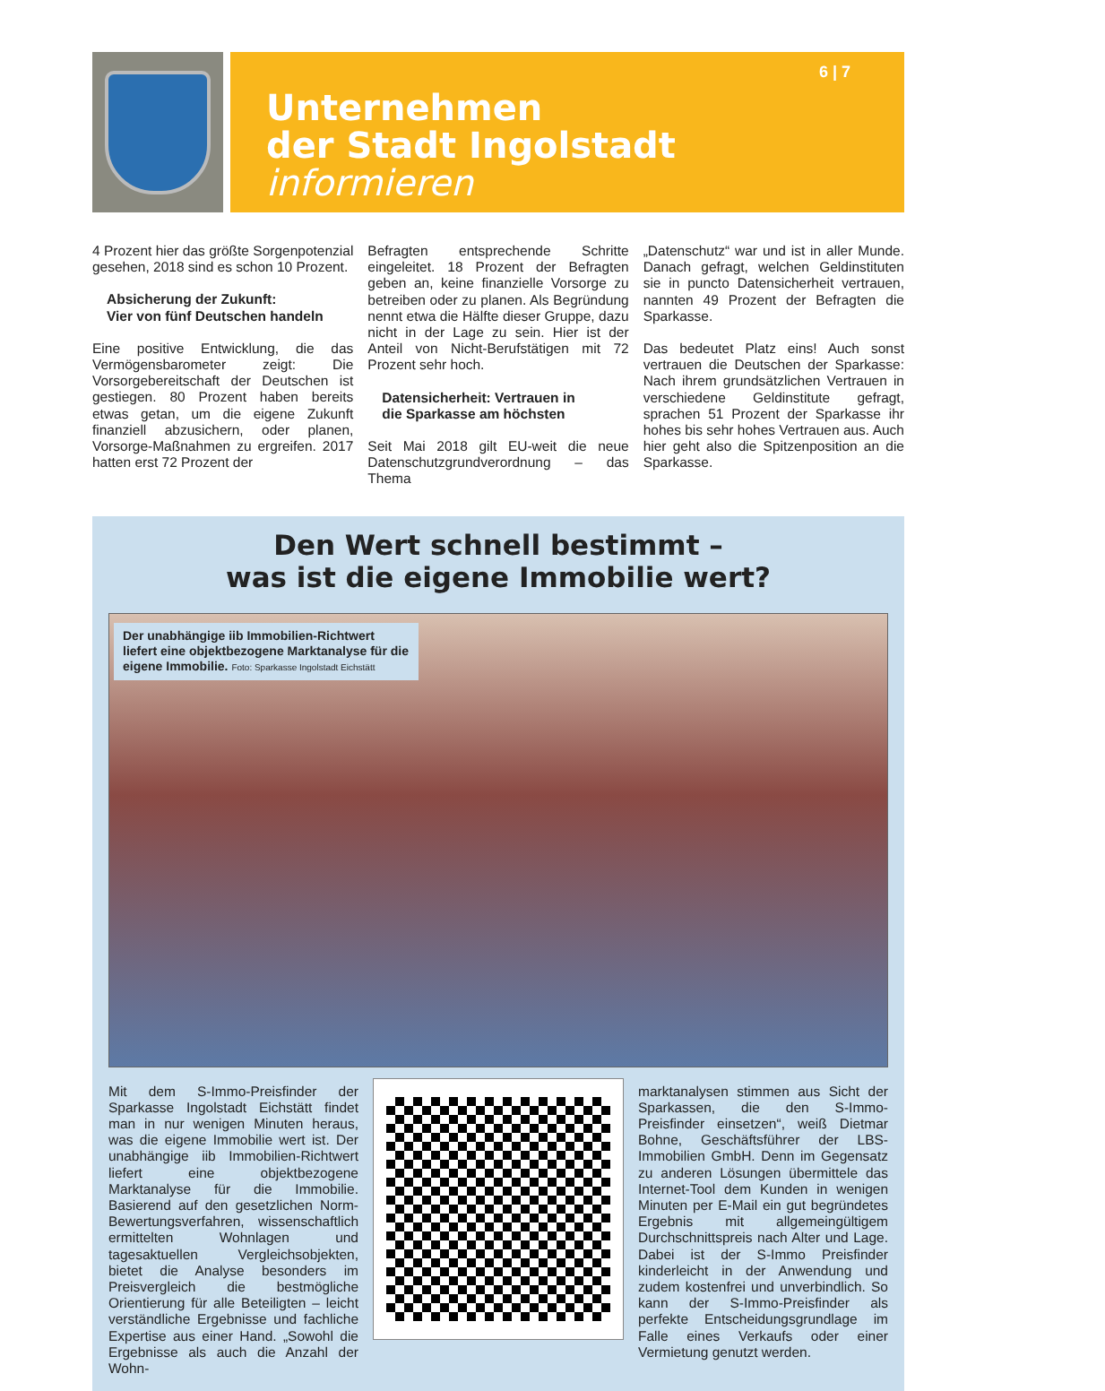6 | 7
Unternehmen
der Stadt Ingolstadt informieren
4 Prozent hier das größte Sorgenpotenzial gesehen, 2018 sind es schon 10 Prozent.
Absicherung der Zukunft:
Vier von fünf Deutschen handeln
Eine positive Entwicklung, die das Vermögensbarometer zeigt: Die Vorsorgebereitschaft der Deutschen ist gestiegen. 80 Prozent haben bereits etwas getan, um die eigene Zukunft finanziell abzusichern, oder planen, Vorsorge-Maßnahmen zu ergreifen. 2017 hatten erst 72 Prozent der
Befragten entsprechende Schritte eingeleitet. 18 Prozent der Befragten geben an, keine finanzielle Vorsorge zu betreiben oder zu planen. Als Begründung nennt etwa die Hälfte dieser Gruppe, dazu nicht in der Lage zu sein. Hier ist der Anteil von Nicht-Berufstätigen mit 72 Prozent sehr hoch.
Datensicherheit: Vertrauen in
die Sparkasse am höchsten
Seit Mai 2018 gilt EU-weit die neue Datenschutzgrundverordnung – das Thema
„Datenschutz“ war und ist in aller Munde. Danach gefragt, welchen Geldinstituten sie in puncto Datensicherheit vertrauen, nannten 49 Prozent der Befragten die Sparkasse.
Das bedeutet Platz eins! Auch sonst vertrauen die Deutschen der Sparkasse: Nach ihrem grundsätzlichen Vertrauen in verschiedene Geldinstitute gefragt, sprachen 51 Prozent der Sparkasse ihr hohes bis sehr hohes Vertrauen aus. Auch hier geht also die Spitzenposition an die Sparkasse.
Den Wert schnell bestimmt –
was ist die eigene Immobilie wert?
Der unabhängige iib Immobilien-Richtwert liefert eine objektbezogene Marktanalyse für die eigene Immobilie. Foto: Sparkasse Ingolstadt Eichstätt
Mit dem S-Immo-Preisfinder der Sparkasse Ingolstadt Eichstätt findet man in nur wenigen Minuten heraus, was die eigene Immobilie wert ist. Der unabhängige iib Immobilien-Richtwert liefert eine objektbezogene Marktanalyse für die Immobilie. Basierend auf den gesetzlichen Norm-Bewertungsverfahren, wissenschaftlich ermittelten Wohnlagen und tagesaktuellen Vergleichsobjekten, bietet die Analyse besonders im Preisvergleich die bestmögliche Orientierung für alle Beteiligten – leicht verständliche Ergebnisse und fachliche Expertise aus einer Hand. „Sowohl die Ergebnisse als auch die Anzahl der Wohn-
marktanalysen stimmen aus Sicht der Sparkassen, die den S-Immo-Preisfinder einsetzen“, weiß Dietmar Bohne, Geschäftsführer der LBS-Immobilien GmbH. Denn im Gegensatz zu anderen Lösungen übermittele das Internet-Tool dem Kunden in wenigen Minuten per E-Mail ein gut begründetes Ergebnis mit allgemeingültigem Durchschnittspreis nach Alter und Lage. Dabei ist der S-Immo Preisfinder kinderleicht in der Anwendung und zudem kostenfrei und unverbindlich. So kann der S-Immo-Preisfinder als perfekte Entscheidungsgrundlage im Falle eines Verkaufs oder einer Vermietung genutzt werden.